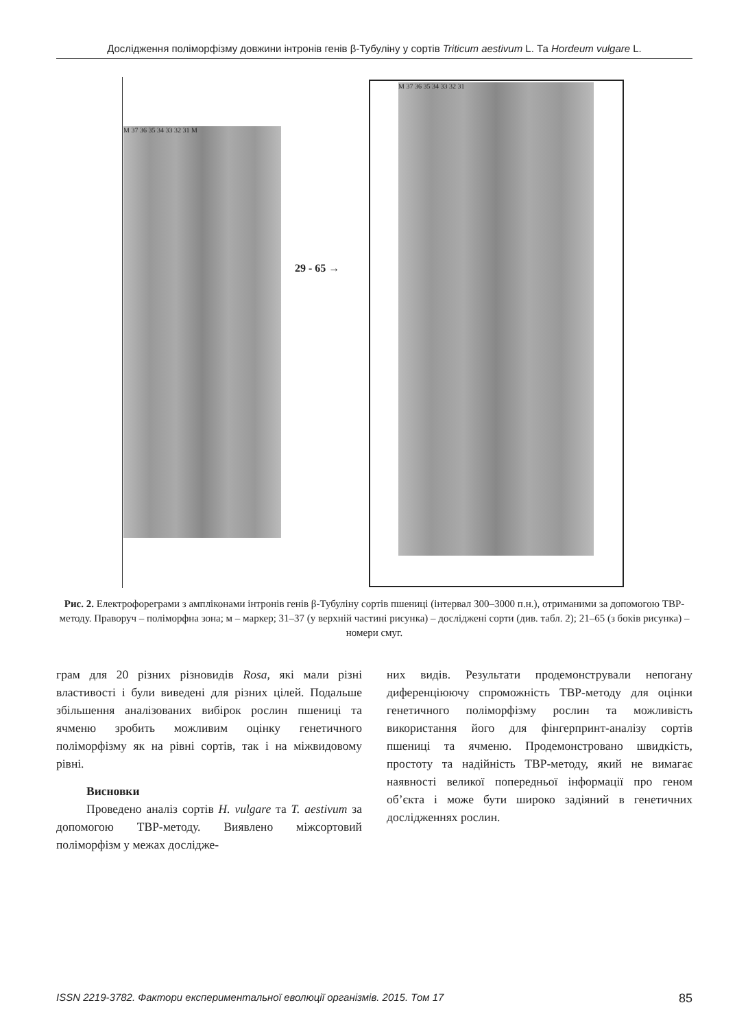Дослідження поліморфізму довжини інтронів генів β-Тубуліну у сортів Triticum aestivum L. Та Hordeum vulgare L.
M 37 36 35 34 33 32 31 M
29 - 65 →
M 37 36 35 34 33 32 31
Рис. 2. Електрофореграми з ампліконами інтронів генів β-Тубуліну сортів пшениці (інтервал 300–3000 п.н.), отриманими за допомогою ТВР-методу. Праворуч – поліморфна зона; м – маркер; 31–37 (у верхній частині рисунка) – досліджені сорти (див. табл. 2); 21–65 (з боків рисунка) – номери смуг.
грам для 20 різних різновидів Rosa, які мали різні властивості і були виведені для різних цілей. Подальше збільшення аналізованих вибірок рослин пшениці та ячменю зробить можливим оцінку генетичного поліморфізму як на рівні сортів, так і на міжвидовому рівні.
Висновки
Проведено аналіз сортів H. vulgare та T. aestivum за допомогою ТВР-методу. Виявлено міжсортовий поліморфізм у межах дослідже-
них видів. Результати продемонстрували непогану диференціюючу спроможність ТВР-методу для оцінки генетичного поліморфізму рослин та можливість використання його для фінгерпринт-аналізу сортів пшениці та ячменю. Продемонстровано швидкість, простоту та надійність ТВР-методу, який не вимагає наявності великої попередньої інформації про геном об’єкта і може бути широко задіяний в генетичних дослідженнях рослин.
ISSN 2219-3782. Фактори експериментальної еволюції організмів. 2015. Том 17 85